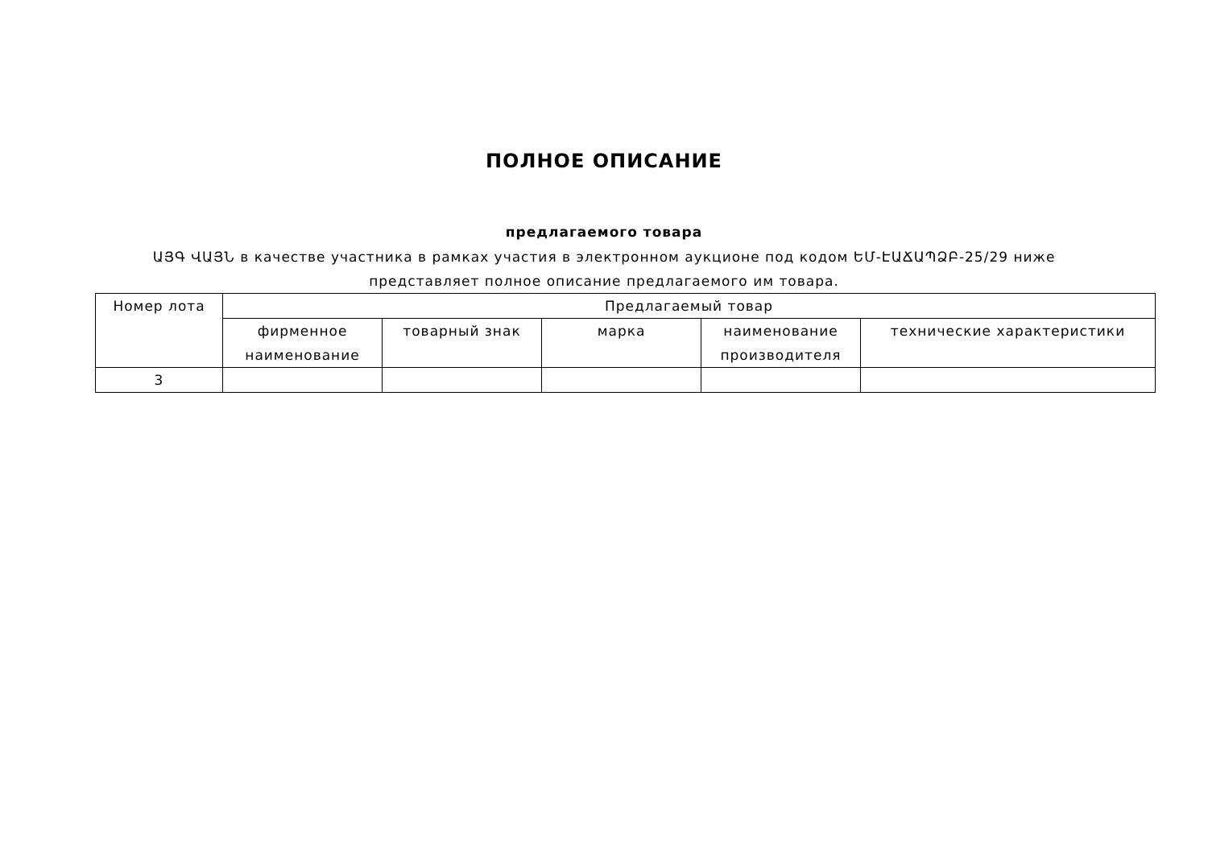ПОЛНОЕ ОПИСАНИЕ
предлагаемого товара
ԱՅԳ ՎԱՅՆ в качестве участника в рамках участия в электронном аукционе под кодом ԵՄ-ԷԱՃԱՊՁԲ-25/29 ниже представляет полное описание предлагаемого им товара.
| Номер лота | Предлагаемый товар | | | | |
| --- | --- | --- | --- | --- | --- |
| | фирменное наименование | товарный знак | марка | наименование производителя | технические характеристики |
| 3 | | | | | |